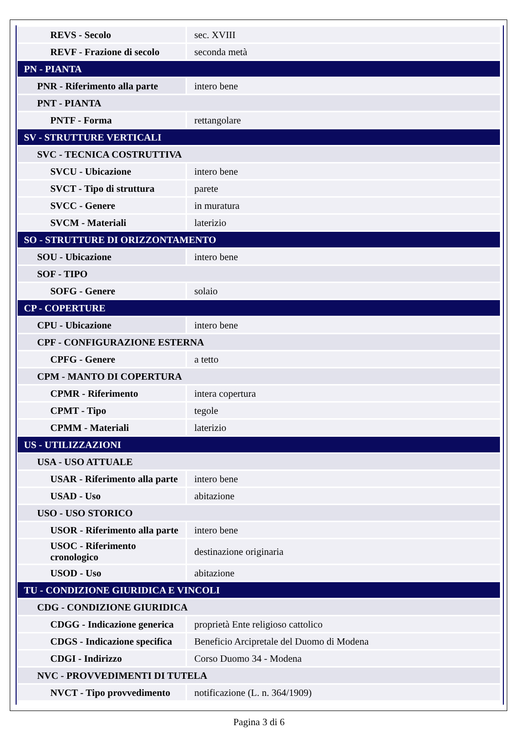| REVS - Secolo | sec. XVIII |
| REVF - Frazione di secolo | seconda metà |
| PN - PIANTA | |
| PNR - Riferimento alla parte | intero bene |
| PNT - PIANTA | |
| PNTF - Forma | rettangolare |
| SV - STRUTTURE VERTICALI | |
| SVC - TECNICA COSTRUTTIVA | |
| SVCU - Ubicazione | intero bene |
| SVCT - Tipo di struttura | parete |
| SVCC - Genere | in muratura |
| SVCM - Materiali | laterizio |
| SO - STRUTTURE DI ORIZZONTAMENTO | |
| SOU - Ubicazione | intero bene |
| SOF - TIPO | |
| SOFG - Genere | solaio |
| CP - COPERTURE | |
| CPU - Ubicazione | intero bene |
| CPF - CONFIGURAZIONE ESTERNA | |
| CPFG - Genere | a tetto |
| CPM - MANTO DI COPERTURA | |
| CPMR - Riferimento | intera copertura |
| CPMT - Tipo | tegole |
| CPMM - Materiali | laterizio |
| US - UTILIZZAZIONI | |
| USA - USO ATTUALE | |
| USAR - Riferimento alla parte | intero bene |
| USAD - Uso | abitazione |
| USO - USO STORICO | |
| USOR - Riferimento alla parte | intero bene |
| USOC - Riferimento cronologico | destinazione originaria |
| USOD - Uso | abitazione |
| TU - CONDIZIONE GIURIDICA E VINCOLI | |
| CDG - CONDIZIONE GIURIDICA | |
| CDGG - Indicazione generica | proprietà Ente religioso cattolico |
| CDGS - Indicazione specifica | Beneficio Arcipretale del Duomo di Modena |
| CDGI - Indirizzo | Corso Duomo 34 - Modena |
| NVC - PROVVEDIMENTI DI TUTELA | |
| NVCT - Tipo provvedimento | notificazione (L. n. 364/1909) |
Pagina 3 di 6